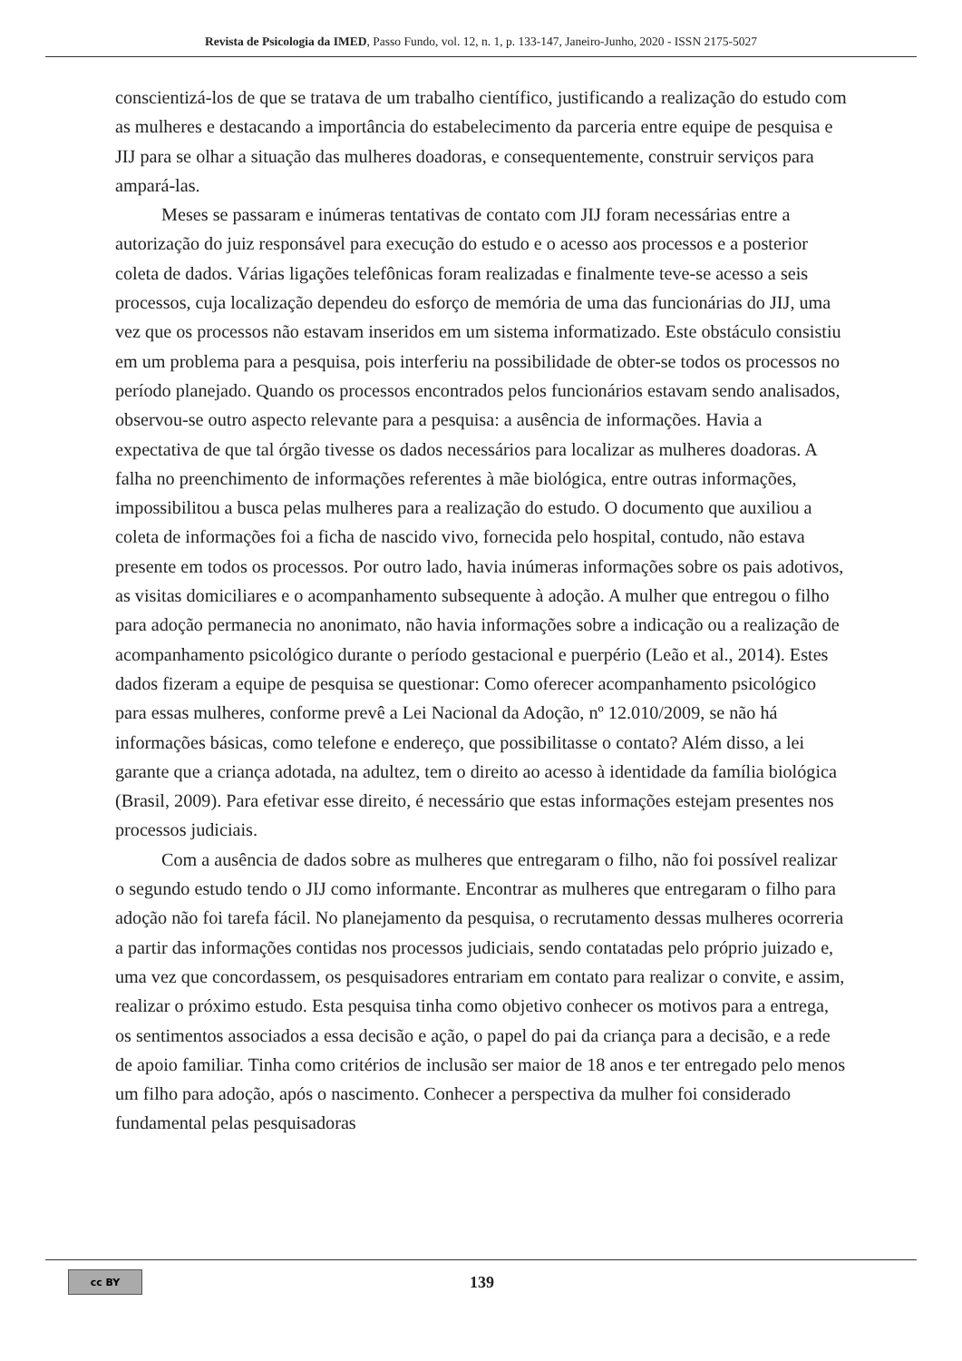Revista de Psicologia da IMED, Passo Fundo, vol. 12, n. 1, p. 133-147, Janeiro-Junho, 2020 - ISSN 2175-5027
conscientizá-los de que se tratava de um trabalho científico, justificando a realização do estudo com as mulheres e destacando a importância do estabelecimento da parceria entre equipe de pesquisa e JIJ para se olhar a situação das mulheres doadoras, e consequentemente, construir serviços para ampará-las.
Meses se passaram e inúmeras tentativas de contato com JIJ foram necessárias entre a autorização do juiz responsável para execução do estudo e o acesso aos processos e a posterior coleta de dados. Várias ligações telefônicas foram realizadas e finalmente teve-se acesso a seis processos, cuja localização dependeu do esforço de memória de uma das funcionárias do JIJ, uma vez que os processos não estavam inseridos em um sistema informatizado. Este obstáculo consistiu em um problema para a pesquisa, pois interferiu na possibilidade de obter-se todos os processos no período planejado. Quando os processos encontrados pelos funcionários estavam sendo analisados, observou-se outro aspecto relevante para a pesquisa: a ausência de informações. Havia a expectativa de que tal órgão tivesse os dados necessários para localizar as mulheres doadoras. A falha no preenchimento de informações referentes à mãe biológica, entre outras informações, impossibilitou a busca pelas mulheres para a realização do estudo. O documento que auxiliou a coleta de informações foi a ficha de nascido vivo, fornecida pelo hospital, contudo, não estava presente em todos os processos. Por outro lado, havia inúmeras informações sobre os pais adotivos, as visitas domiciliares e o acompanhamento subsequente à adoção. A mulher que entregou o filho para adoção permanecia no anonimato, não havia informações sobre a indicação ou a realização de acompanhamento psicológico durante o período gestacional e puerpério (Leão et al., 2014). Estes dados fizeram a equipe de pesquisa se questionar: Como oferecer acompanhamento psicológico para essas mulheres, conforme prevê a Lei Nacional da Adoção, nº 12.010/2009, se não há informações básicas, como telefone e endereço, que possibilitasse o contato? Além disso, a lei garante que a criança adotada, na adultez, tem o direito ao acesso à identidade da família biológica (Brasil, 2009). Para efetivar esse direito, é necessário que estas informações estejam presentes nos processos judiciais.
Com a ausência de dados sobre as mulheres que entregaram o filho, não foi possível realizar o segundo estudo tendo o JIJ como informante. Encontrar as mulheres que entregaram o filho para adoção não foi tarefa fácil. No planejamento da pesquisa, o recrutamento dessas mulheres ocorreria a partir das informações contidas nos processos judiciais, sendo contatadas pelo próprio juizado e, uma vez que concordassem, os pesquisadores entrariam em contato para realizar o convite, e assim, realizar o próximo estudo. Esta pesquisa tinha como objetivo conhecer os motivos para a entrega, os sentimentos associados a essa decisão e ação, o papel do pai da criança para a decisão, e a rede de apoio familiar. Tinha como critérios de inclusão ser maior de 18 anos e ter entregado pelo menos um filho para adoção, após o nascimento. Conhecer a perspectiva da mulher foi considerado fundamental pelas pesquisadoras
cc BY
139